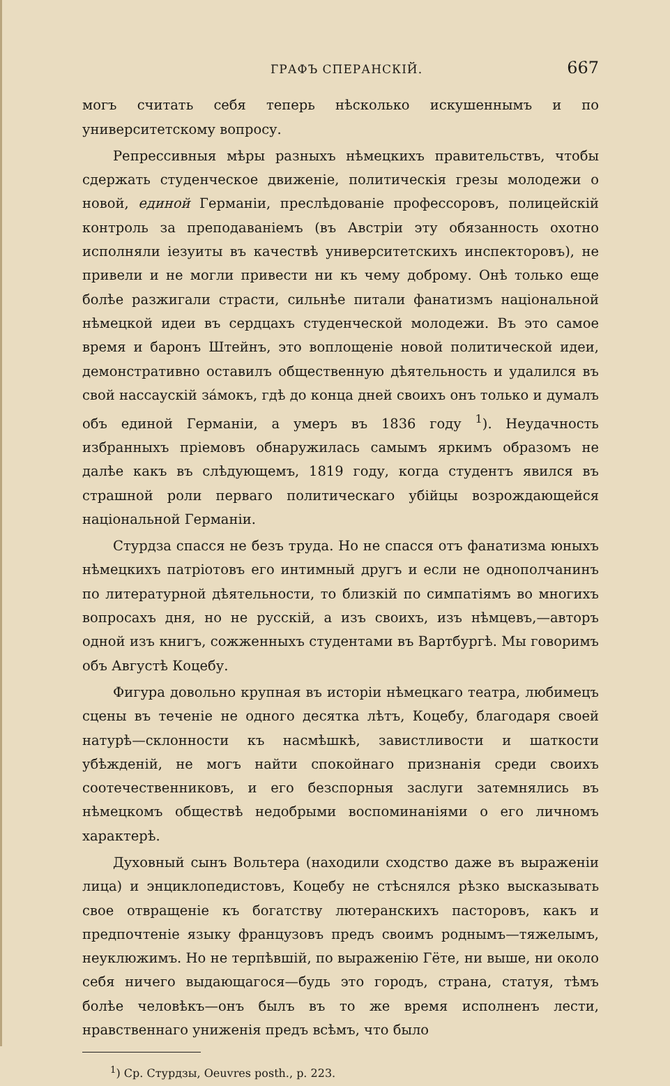ГРАФЪ СПЕРАНСКІЙ. 667
могъ считать себя теперь нѣсколько искушеннымъ и по университетскому вопросу.
Репрессивныя мѣры разныхъ нѣмецкихъ правительствъ, чтобы сдержать студенческое движеніе, политическія грезы молодежи о новой, единой Германіи, преслѣдованіе профессоровъ, полицейскій контроль за преподаваніемъ (въ Австріи эту обязанность охотно исполняли іезуиты въ качествѣ университетскихъ инспекторовъ), не привели и не могли привести ни къ чему доброму. Онѣ только еще болѣе разжигали страсти, сильнѣе питали фанатизмъ національной нѣмецкой идеи въ сердцахъ студенческой молодежи. Въ это самое время и баронъ Штейнъ, это воплощеніе новой политической идеи, демонстративно оставилъ общественную дѣятельность и удалился въ свой нассаускій за́мокъ, гдѣ до конца дней своихъ онъ только и думалъ объ единой Германіи, а умеръ въ 1836 году <sup>1</sup>). Неудачность избранныхъ пріемовъ обнаружилась самымъ яркимъ образомъ не далѣе какъ въ слѣдующемъ, 1819 году, когда студентъ явился въ страшной роли перваго политическаго убійцы возрождающейся національной Германіи.
Стурдза спасся не безъ труда. Но не спасся отъ фанатизма юныхъ нѣмецкихъ патріотовъ его интимный другъ и если не однополчанинъ по литературной дѣятельности, то близкій по симпатіямъ во многихъ вопросахъ дня, но не русскій, а изъ своихъ, изъ нѣмцевъ,—авторъ одной изъ книгъ, сожженныхъ студентами въ Вартбургѣ. Мы говоримъ объ Августѣ Коцебу.
Фигура довольно крупная въ исторіи нѣмецкаго театра, любимецъ сцены въ теченіе не одного десятка лѣтъ, Коцебу, благодаря своей натурѣ—склонности къ насмѣшкѣ, завистливости и шаткости убѣжденій, не могъ найти спокойнаго признанія среди своихъ соотечественниковъ, и его безспорныя заслуги затемнялись въ нѣмецкомъ обществѣ недобрыми воспоминаніями о его личномъ характерѣ.
Духовный сынъ Вольтера (находили сходство даже въ выраженіи лица) и энциклопедистовъ, Коцебу не стѣснялся рѣзко высказывать свое отвращеніе къ богатству лютеранскихъ пасторовъ, какъ и предпочтеніе языку французовъ предъ своимъ роднымъ—тяжелымъ, неуклюжимъ. Но не терпѣвшій, по выраженію Гёте, ни выше, ни около себя ничего выдающагося—будь это городъ, страна, статуя, тѣмъ болѣе человѣкъ—онъ былъ въ то же время исполненъ лести, нравственнаго униженія предъ всѣмъ, что было
<sup>1</sup>) Ср. Стурдзы, Oeuvres posth., p. 223.